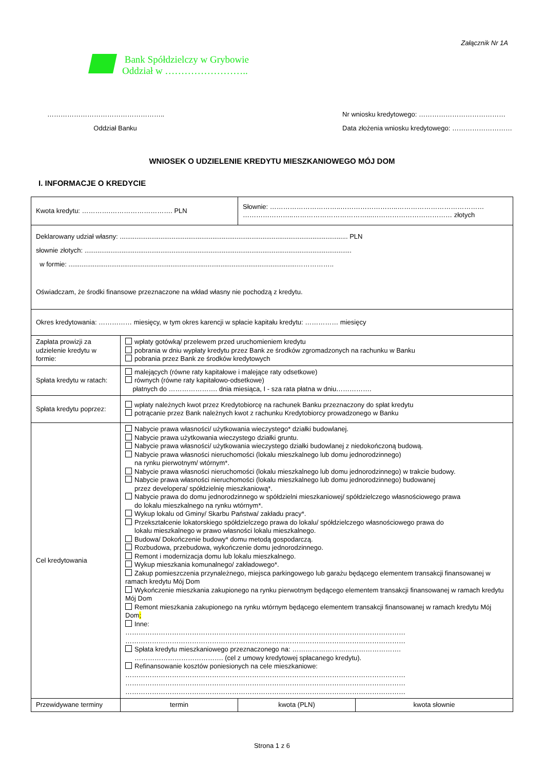Załącznik Nr 1A
Bank Spółdzielczy w Grybowie
Oddział w ……………………..
……………………………………………..
Oddział Banku
Nr wniosku kredytowego: …………………………………
Data złożenia wniosku kredytowego: ………………………
WNIOSEK O UDZIELENIE KREDYTU MIESZKANIOWEGO MÓJ DOM
I. INFORMACJE O KREDYCIE
| Kwota kredytu: ………….………………………. PLN | | Słownie: …………………………..……………………..………………………………… …………………..……………………………...……………………………… złotych | |
| Deklarowany udział własny: ........................................................................................................................... PLN słownie złotych: ................................................................................................................................................ w formie: ...........................................................................................................................…………….. Oświadczam, że środki finansowe przeznaczone na wkład własny nie pochodzą z kredytu. | | | |
| Okres kredytowania: …………… miesięcy, w tym okres karencji w spłacie kapitału kredytu: …………… miesięcy | | | |
| Zapłata prowizji za udzielenie kredytu w formie: | wpłaty gotówką/ przelewem przed uruchomieniem kredytu pobrania w dniu wypłaty kredytu przez Bank ze środków zgromadzonych na rachunku w Banku pobrania przez Bank ze środków kredytowych | | |
| Spłata kredytu w ratach: | malejących (równe raty kapitałowe i malejące raty odsetkowe) równych (równe raty kapitałowo-odsetkowe) płatnych do …………………. dnia miesiąca, I - sza rata płatna w dniu……………. | | |
| Spłata kredytu poprzez: | wpłaty należnych kwot przez Kredytobiorcę na rachunek Banku przeznaczony do spłat kredytu potrącanie przez Bank należnych kwot z rachunku Kredytobiorcy prowadzonego w Banku | | |
| Cel kredytowania | Nabycie prawa własności/ użytkowania wieczystego* działki budowlanej. Nabycie prawa użytkowania wieczystego działki gruntu. Nabycie prawa własności/ użytkowania wieczystego działki budowlanej z niedokończoną budową. Nabycie prawa własności nieruchomości (lokalu mieszkalnego lub domu jednorodzinnego) na rynku pierwotnym/ wtórnym*. Nabycie prawa własności nieruchomości (lokalu mieszkalnego lub domu jednorodzinnego) w trakcie budowy. Nabycie prawa własności nieruchomości (lokalu mieszkalnego lub domu jednorodzinnego) budowanej przez developera/ spółdzielnię mieszkaniową*. Nabycie prawa do domu jednorodzinnego w spółdzielni mieszkaniowej/ spółdzielczego własnościowego prawa do lokalu mieszkalnego na rynku wtórnym*. Wykup lokalu od Gminy/ Skarbu Państwa/ zakładu pracy*. Przekształcenie lokatorskiego spółdzielczego prawa do lokalu/ spółdzielczego własnościowego prawa do lokalu mieszkalnego w prawo własności lokalu mieszkalnego. Budowa/ Dokończenie budowy* domu metodą gospodarczą. Rozbudowa, przebudowa, wykończenie domu jednorodzinnego. Remont i modernizacja domu lub lokalu mieszkalnego. Wykup mieszkania komunalnego/ zakładowego*. Zakup pomieszczenia przynależnego, miejsca parkingowego lub garażu będącego elementem transakcji finansowanej w ramach kredytu Mój Dom Wykończenie mieszkania zakupionego na rynku pierwotnym będącego elementem transakcji finansowanej w ramach kredytu Mój Dom Remont mieszkania zakupionego na rynku wtórnym będącego elementem transakcji finansowanej w ramach kredytu Mój Dom ; Inne: ……………………………………………………………………………………………………………… ……………………………………………………………………………………………………………… Spłata kredytu mieszkaniowego przeznaczonego na: …………………………………………. …………………………………. (cel z umowy kredytowej spłacanego kredytu). Refinansowanie kosztów poniesionych na cele mieszkaniowe: ……………………………………………………………………………………………………………… ……………………………………………………………………………………………………………… ……………………………………………………………………………………………………………… | | |
| Przewidywane terminy | termin | kwota (PLN) | kwota słownie |
Strona 1 z 6